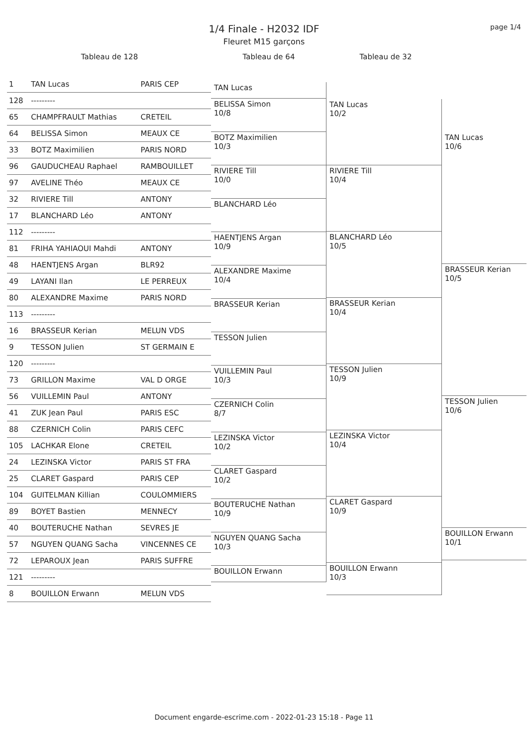page 1/4
1/4 Finale - H2032 IDF
Fleuret M15 garçons
Tableau de 128 Tableau de 64 Tableau de 32
| 1 | TAN Lucas | PARIS CEP |
| 128 | --------- | |
| 65 | CHAMPFRAULT Mathias | CRETEIL |
| 64 | BELISSA Simon | MEAUX CE |
| 33 | BOTZ Maximilien | PARIS NORD |
| 96 | GAUDUCHEAU Raphael | RAMBOUILLET |
| 97 | AVELINE Théo | MEAUX CE |
| 32 | RIVIERE Till | ANTONY |
| 17 | BLANCHARD Léo | ANTONY |
| 112 | --------- | |
| 81 | FRIHA YAHIAOUI Mahdi | ANTONY |
| 48 | HAENTJENS Argan | BLR92 |
| 49 | LAYANI Ilan | LE PERREUX |
| 80 | ALEXANDRE Maxime | PARIS NORD |
| 113 | --------- | |
| 16 | BRASSEUR Kerian | MELUN VDS |
| 9 | TESSON Julien | ST GERMAIN E |
| 120 | --------- | |
| 73 | GRILLON Maxime | VAL D ORGE |
| 56 | VUILLEMIN Paul | ANTONY |
| 41 | ZUK Jean Paul | PARIS ESC |
| 88 | CZERNICH Colin | PARIS CEFC |
| 105 | LACHKAR Elone | CRETEIL |
| 24 | LEZINSKA Victor | PARIS ST FRA |
| 25 | CLARET Gaspard | PARIS CEP |
| 104 | GUITELMAN Killian | COULOMMIERS |
| 89 | BOYET Bastien | MENNECY |
| 40 | BOUTERUCHE Nathan | SEVRES JE |
| 57 | NGUYEN QUANG Sacha | VINCENNES CE |
| 72 | LEPAROUX Jean | PARIS SUFFRE |
| 121 | --------- | |
| 8 | BOUILLON Erwann | MELUN VDS |
TAN Lucas
BELISSA Simon
10/8
BOTZ Maximilien
10/3
RIVIERE Till
10/0
BLANCHARD Léo
HAENTJENS Argan
10/9
ALEXANDRE Maxime
10/4
BRASSEUR Kerian
TESSON Julien
VUILLEMIN Paul
10/3
CZERNICH Colin
8/7
LEZINSKA Victor
10/2
CLARET Gaspard
10/2
BOUTERUCHE Nathan
10/9
NGUYEN QUANG Sacha
10/3
BOUILLON Erwann
TAN Lucas
10/2
RIVIERE Till
10/4
BLANCHARD Léo
10/5
BRASSEUR Kerian
10/4
TESSON Julien
10/9
LEZINSKA Victor
10/4
CLARET Gaspard
10/9
BOUILLON Erwann
10/3
TAN Lucas
10/6
BRASSEUR Kerian
10/5
TESSON Julien
10/6
BOUILLON Erwann
10/1
Document engarde-escrime.com - 2022-01-23 15:18 - Page 11